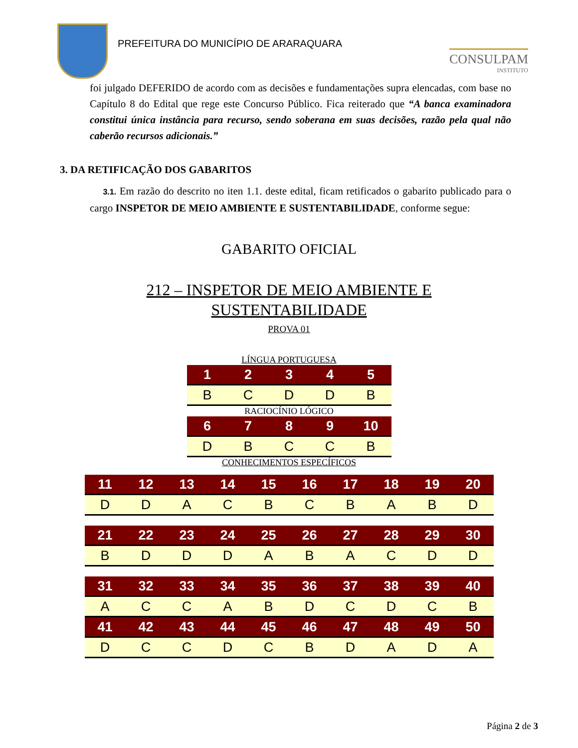PREFEITURA DO MUNICÍPIO DE ARARAQUARA
CONSULPAM
INSTITUTO
foi julgado DEFERIDO de acordo com as decisões e fundamentações supra elencadas, com base no Capítulo 8 do Edital que rege este Concurso Público. Fica reiterado que “A banca examinadora constitui única instância para recurso, sendo soberana em suas decisões, razão pela qual não caberão recursos adicionais.”
3. DA RETIFICAÇÃO DOS GABARITOS
3.1. Em razão do descrito no iten 1.1. deste edital, ficam retificados o gabarito publicado para o cargo INSPETOR DE MEIO AMBIENTE E SUSTENTABILIDADE, conforme segue:
GABARITO OFICIAL
212 – INSPETOR DE MEIO AMBIENTE E
SUSTENTABILIDADE
PROVA 01
LÍNGUA PORTUGUESA
| 1 | 2 | 3 | 4 | 5 |
| --- | --- | --- | --- | --- |
| B | C | D | D | B |
RACIOCÍNIO LÓGICO
| 6 | 7 | 8 | 9 | 10 |
| --- | --- | --- | --- | --- |
| D | B | C | C | B |
CONHECIMENTOS ESPECÍFICOS
| 11 | 12 | 13 | 14 | 15 | 16 | 17 | 18 | 19 | 20 |
| --- | --- | --- | --- | --- | --- | --- | --- | --- | --- |
| D | D | A | C | B | C | B | A | B | D |
| 21 | 22 | 23 | 24 | 25 | 26 | 27 | 28 | 29 | 30 |
| --- | --- | --- | --- | --- | --- | --- | --- | --- | --- |
| B | D | D | D | A | B | A | C | D | D |
| 31 | 32 | 33 | 34 | 35 | 36 | 37 | 38 | 39 | 40 |
| --- | --- | --- | --- | --- | --- | --- | --- | --- | --- |
| A | C | C | A | B | D | C | D | C | B |
| 41 | 42 | 43 | 44 | 45 | 46 | 47 | 48 | 49 | 50 |
| D | C | C | D | C | B | D | A | D | A |
Página 2 de 3